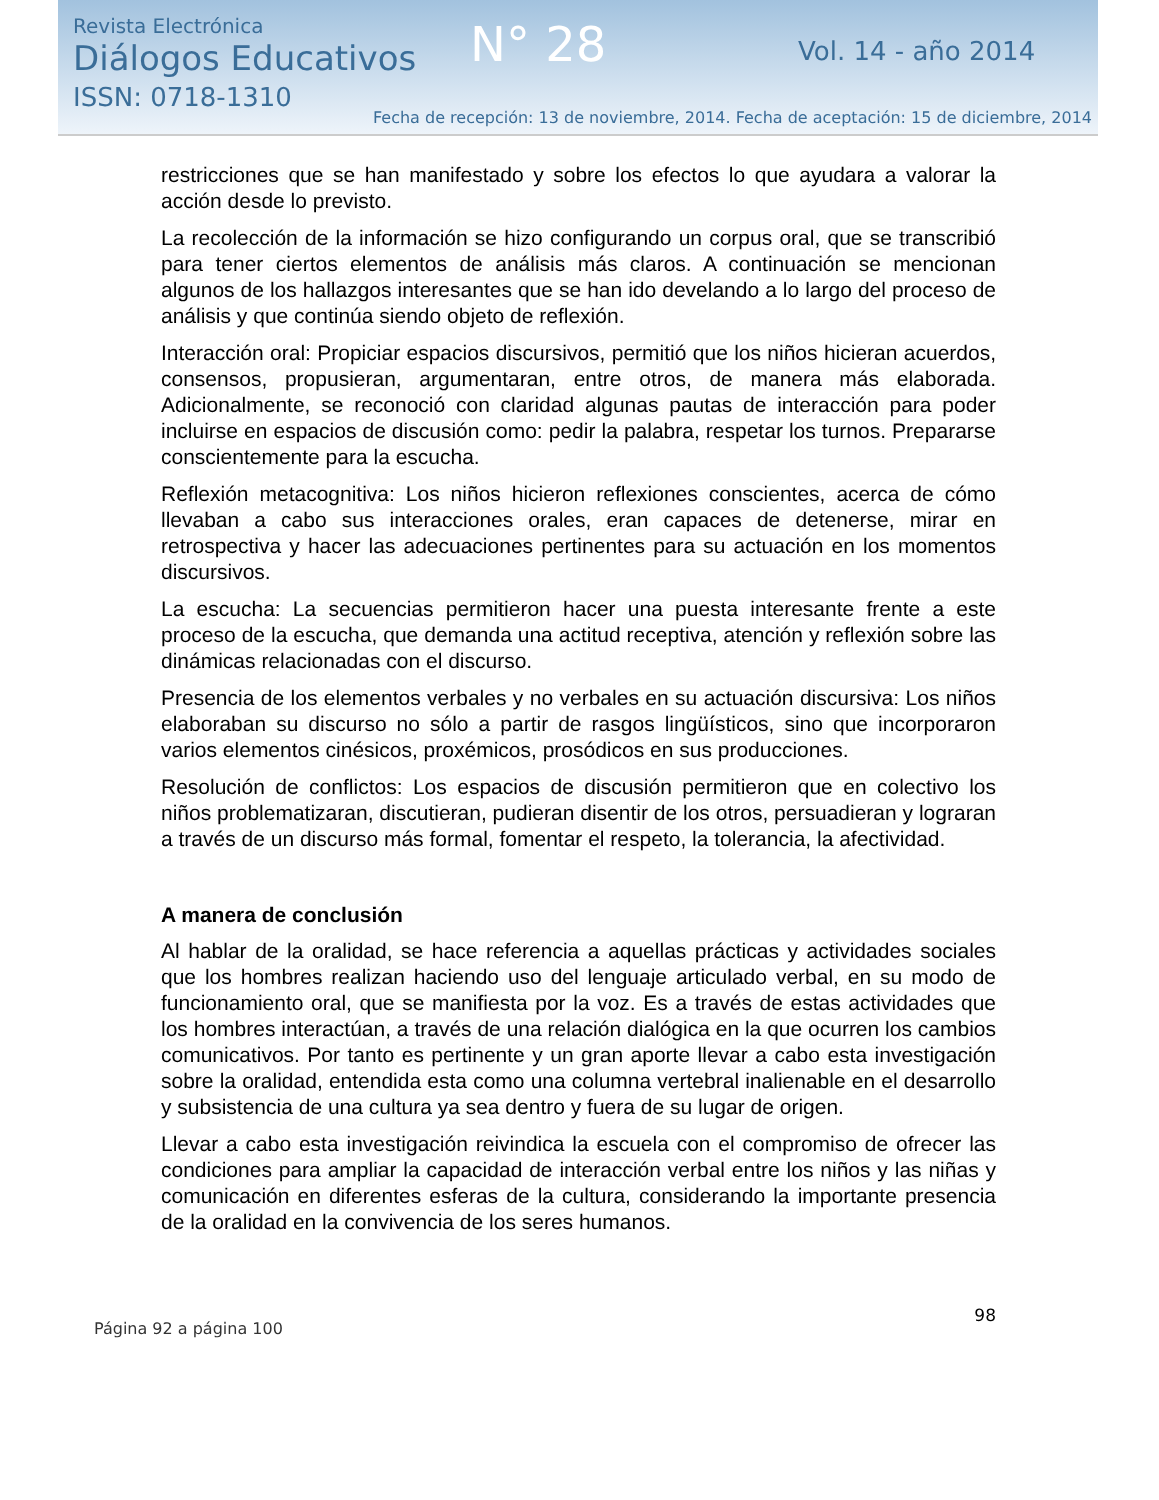Revista Electrónica
Diálogos Educativos
ISSN: 0718-1310
N° 28 Vol. 14 - año 2014
Fecha de recepción: 13 de noviembre, 2014. Fecha de aceptación: 15 de diciembre, 2014
restricciones que se han manifestado y sobre los efectos lo que ayudara a valorar la acción desde lo previsto.
La recolección de la información se hizo configurando un corpus oral, que se transcribió para tener ciertos elementos de análisis más claros. A continuación se mencionan algunos de los hallazgos interesantes que se han ido develando a lo largo del proceso de análisis y que continúa siendo objeto de reflexión.
Interacción oral: Propiciar espacios discursivos, permitió que los niños hicieran acuerdos, consensos, propusieran, argumentaran, entre otros, de manera más elaborada. Adicionalmente, se reconoció con claridad algunas pautas de interacción para poder incluirse en espacios de discusión como: pedir la palabra, respetar los turnos. Prepararse conscientemente para la escucha.
Reflexión metacognitiva: Los niños hicieron reflexiones conscientes, acerca de cómo llevaban a cabo sus interacciones orales, eran capaces de detenerse, mirar en retrospectiva y hacer las adecuaciones pertinentes para su actuación en los momentos discursivos.
La escucha: La secuencias permitieron hacer una puesta interesante frente a este proceso de la escucha, que demanda una actitud receptiva, atención y reflexión sobre las dinámicas relacionadas con el discurso.
Presencia de los elementos verbales y no verbales en su actuación discursiva: Los niños elaboraban su discurso no sólo a partir de rasgos lingüísticos, sino que incorporaron varios elementos cinésicos, proxémicos, prosódicos en sus producciones.
Resolución de conflictos: Los espacios de discusión permitieron que en colectivo los niños problematizaran, discutieran, pudieran disentir de los otros, persuadieran y lograran a través de un discurso más formal, fomentar el respeto, la tolerancia, la afectividad.
A manera de conclusión
Al hablar de la oralidad, se hace referencia a aquellas prácticas y actividades sociales que los hombres realizan haciendo uso del lenguaje articulado verbal, en su modo de funcionamiento oral, que se manifiesta por la voz. Es a través de estas actividades que los hombres interactúan, a través de una relación dialógica en la que ocurren los cambios comunicativos. Por tanto es pertinente y un gran aporte llevar a cabo esta investigación sobre la oralidad, entendida esta como una columna vertebral inalienable en el desarrollo y subsistencia de una cultura ya sea dentro y fuera de su lugar de origen.
Llevar a cabo esta investigación reivindica la escuela con el compromiso de ofrecer las condiciones para ampliar la capacidad de interacción verbal entre los niños y las niñas y comunicación en diferentes esferas de la cultura, considerando la importante presencia de la oralidad en la convivencia de los seres humanos.
98
Página 92 a página 100